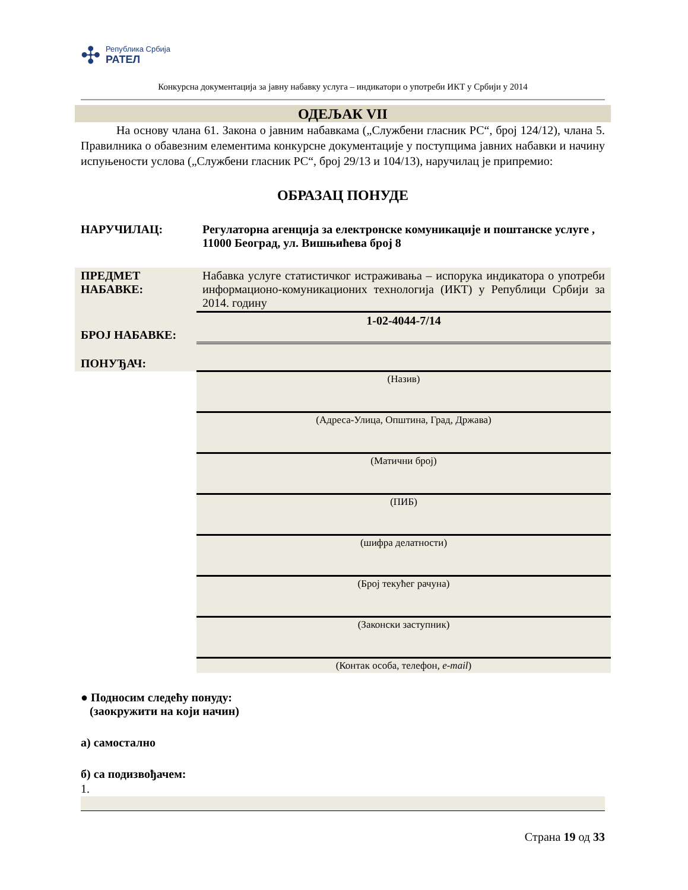✣
Република Србија
РАТЕЛ
Конкурсна документација за јавну набавку услуга – индикатори о употреби ИКТ у Србији у 2014
ОДЕЉАК VII
   На основу члана 61. Закона о јавним набавкама („Службени гласник РС“, број 124/12), члана 5. Правилника о обавезним елементима конкурсне документације у поступцима јавних набавки и начину испуњености услова („Службени гласник РС“, број 29/13 и 104/13), наручилац је припремио:
ОБРАЗАЦ ПОНУДЕ
| НАРУЧИЛАЦ: | Регулаторна агенција за електронске комуникације и поштанске услуге , 11000 Београд, ул. Вишњићева број 8 |
| ПРЕДМЕТ НАБАВКЕ: | Набавка услуге статистичког истраживања – испорука индикатора о употреби информационо-комуникационих технологија (ИКТ) у Републици Србији за 2014. годину |
| БРОЈ НАБАВКЕ: | 1-02-4044-7/14 |
| ПОНУЂАЧ: | |
| | (Назив) |
| | (Адреса-Улица, Општина, Град, Држава) |
| | (Матични број) |
| | (ПИБ) |
| | (шифра делатности) |
| | (Број текућег рачуна) |
| | (Законски заступник) |
| | (Контак особа, телефон, e-mail ) |
● Подносим следећу понуду:
(заокружити на који начин)
а) самостално
б) са подизвођачем:
1.
Страна 19 од 33